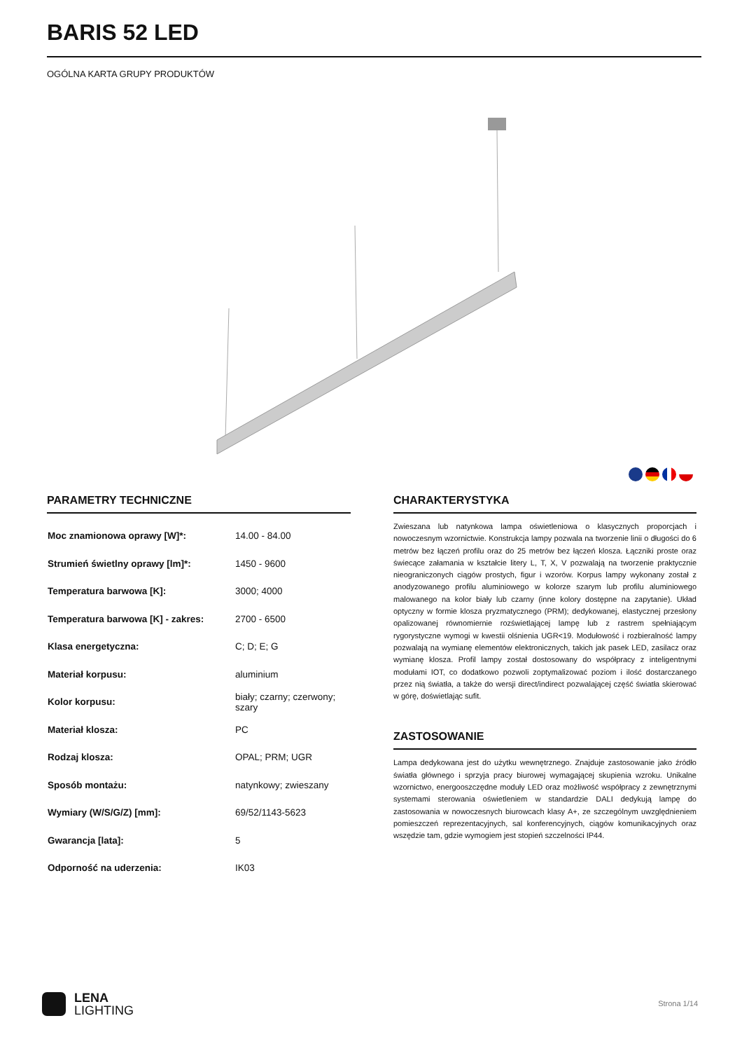BARIS 52 LED
OGÓLNA KARTA GRUPY PRODUKTÓW
PARAMETRY TECHNICZNE
| Moc znamionowa oprawy [W]*: | 14.00 - 84.00 |
| Strumień świetlny oprawy [lm]*: | 1450 - 9600 |
| Temperatura barwowa [K]: | 3000; 4000 |
| Temperatura barwowa [K] - zakres: | 2700 - 6500 |
| Klasa energetyczna: | C; D; E; G |
| Materiał korpusu: | aluminium |
| Kolor korpusu: | biały; czarny; czerwony; szary |
| Materiał klosza: | PC |
| Rodzaj klosza: | OPAL; PRM; UGR |
| Sposób montażu: | natynkowy; zwieszany |
| Wymiary (W/S/G/Z) [mm]: | 69/52/1143-5623 |
| Gwarancja [lata]: | 5 |
| Odporność na uderzenia: | IK03 |
CHARAKTERYSTYKA
Zwieszana lub natynkowa lampa oświetleniowa o klasycznych proporcjach i nowoczesnym wzornictwie. Konstrukcja lampy pozwala na tworzenie linii o długości do 6 metrów bez łączeń profilu oraz do 25 metrów bez łączeń klosza. Łączniki proste oraz świecące załamania w kształcie litery L, T, X, V pozwalają na tworzenie praktycznie nieograniczonych ciągów prostych, figur i wzorów. Korpus lampy wykonany został z anodyzowanego profilu aluminiowego w kolorze szarym lub profilu aluminiowego malowanego na kolor biały lub czarny (inne kolory dostępne na zapytanie). Układ optyczny w formie klosza pryzmatycznego (PRM); dedykowanej, elastycznej przesłony opalizowanej równomiernie rozświetlającej lampę lub z rastrem spełniającym rygorystyczne wymogi w kwestii olśnienia UGR<19. Modułowość i rozbieralność lampy pozwalają na wymianę elementów elektronicznych, takich jak pasek LED, zasilacz oraz wymianę klosza. Profil lampy został dostosowany do współpracy z inteligentnymi modułami IOT, co dodatkowo pozwoli zoptymalizować poziom i ilość dostarczanego przez nią światła, a także do wersji direct/indirect pozwalającej część światła skierować w górę, doświetlając sufit.
ZASTOSOWANIE
Lampa dedykowana jest do użytku wewnętrznego. Znajduje zastosowanie jako źródło światła głównego i sprzyja pracy biurowej wymagającej skupienia wzroku. Unikalne wzornictwo, energooszczędne moduły LED oraz możliwość współpracy z zewnętrznymi systemami sterowania oświetleniem w standardzie DALI dedykują lampę do zastosowania w nowoczesnych biurowcach klasy A+, ze szczególnym uwzględnieniem pomieszczeń reprezentacyjnych, sal konferencyjnych, ciągów komunikacyjnych oraz wszędzie tam, gdzie wymogiem jest stopień szczelności IP44.
LENA
LIGHTING
Strona 1/14